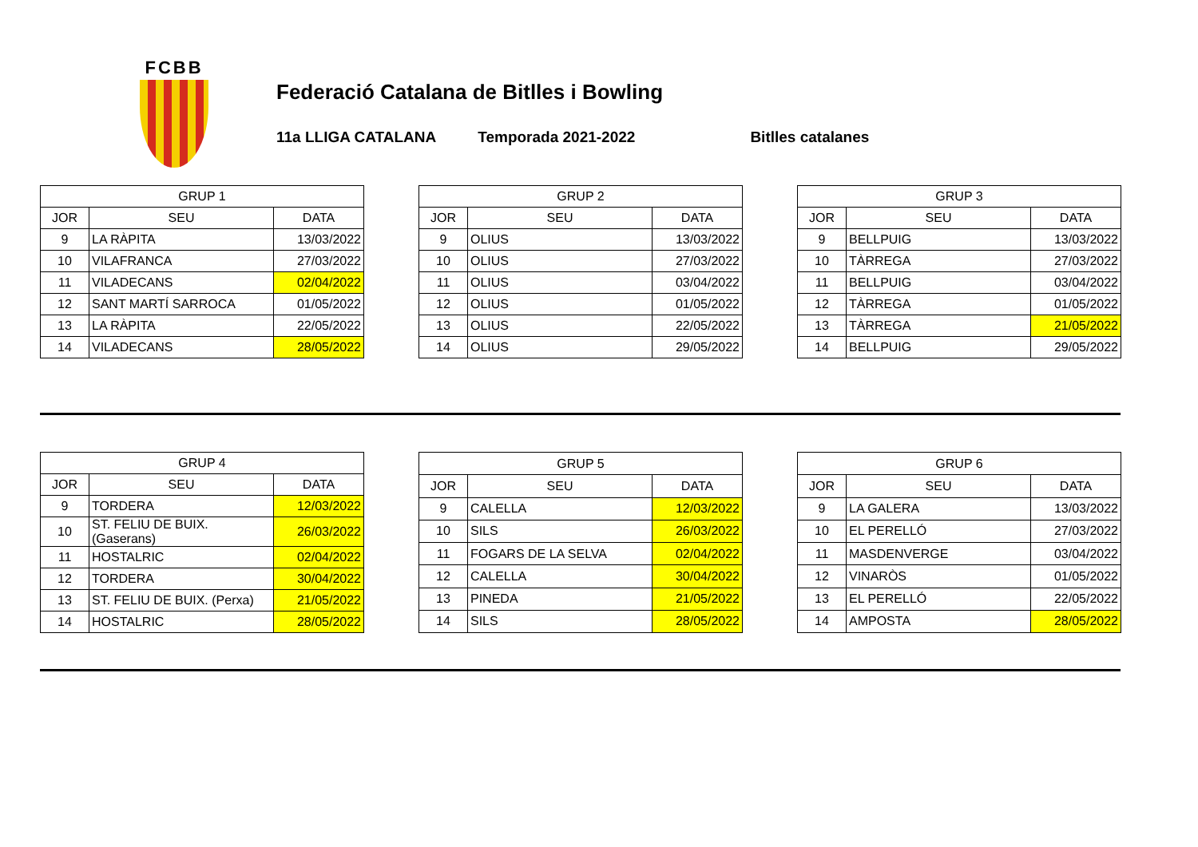FCBB
Federació Catalana de Bitlles i Bowling
11a LLIGA CATALANA Temporada 2021-2022 Bitlles catalanes
| GRUP 1 | | |
| --- | --- | --- |
| JOR | SEU | DATA |
| 9 | LA RÀPITA | 13/03/2022 |
| 10 | VILAFRANCA | 27/03/2022 |
| 11 | VILADECANS | 02/04/2022 |
| 12 | SANT MARTÍ SARROCA | 01/05/2022 |
| 13 | LA RÀPITA | 22/05/2022 |
| 14 | VILADECANS | 28/05/2022 |
| GRUP 2 | | |
| --- | --- | --- |
| JOR | SEU | DATA |
| 9 | OLIUS | 13/03/2022 |
| 10 | OLIUS | 27/03/2022 |
| 11 | OLIUS | 03/04/2022 |
| 12 | OLIUS | 01/05/2022 |
| 13 | OLIUS | 22/05/2022 |
| 14 | OLIUS | 29/05/2022 |
| GRUP 3 | | |
| --- | --- | --- |
| JOR | SEU | DATA |
| 9 | BELLPUIG | 13/03/2022 |
| 10 | TÀRREGA | 27/03/2022 |
| 11 | BELLPUIG | 03/04/2022 |
| 12 | TÀRREGA | 01/05/2022 |
| 13 | TÀRREGA | 21/05/2022 |
| 14 | BELLPUIG | 29/05/2022 |
| GRUP 4 | | |
| --- | --- | --- |
| JOR | SEU | DATA |
| 9 | TORDERA | 12/03/2022 |
| 10 | ST. FELIU DE BUIX. (Gaserans) | 26/03/2022 |
| 11 | HOSTALRIC | 02/04/2022 |
| 12 | TORDERA | 30/04/2022 |
| 13 | ST. FELIU DE BUIX. (Perxa) | 21/05/2022 |
| 14 | HOSTALRIC | 28/05/2022 |
| GRUP 5 | | |
| --- | --- | --- |
| JOR | SEU | DATA |
| 9 | CALELLA | 12/03/2022 |
| 10 | SILS | 26/03/2022 |
| 11 | FOGARS DE LA SELVA | 02/04/2022 |
| 12 | CALELLA | 30/04/2022 |
| 13 | PINEDA | 21/05/2022 |
| 14 | SILS | 28/05/2022 |
| GRUP 6 | | |
| --- | --- | --- |
| JOR | SEU | DATA |
| 9 | LA GALERA | 13/03/2022 |
| 10 | EL PERELLÓ | 27/03/2022 |
| 11 | MASDENVERGE | 03/04/2022 |
| 12 | VINARÒS | 01/05/2022 |
| 13 | EL PERELLÓ | 22/05/2022 |
| 14 | AMPOSTA | 28/05/2022 |